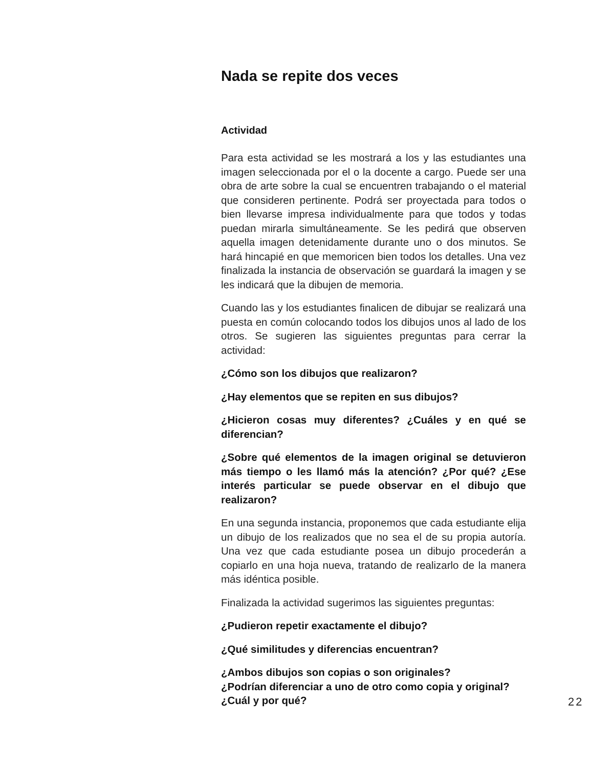Nada se repite dos veces
Actividad
Para esta actividad se les mostrará a los y las estudiantes una imagen seleccionada por el o la docente a cargo. Puede ser una obra de arte sobre la cual se encuentren trabajando o el material que consideren pertinente. Podrá ser proyectada para todos o bien llevarse impresa individualmente para que todos y todas puedan mirarla simultáneamente. Se les pedirá que observen aquella imagen detenidamente durante uno o dos minutos. Se hará hincapié en que memoricen bien todos los detalles. Una vez finalizada la instancia de observación se guardará la imagen y se les indicará que la dibujen de memoria.
Cuando las y los estudiantes finalicen de dibujar se realizará una puesta en común colocando todos los dibujos unos al lado de los otros. Se sugieren las siguientes preguntas para cerrar la actividad:
¿Cómo son los dibujos que realizaron?
¿Hay elementos que se repiten en sus dibujos?
¿Hicieron cosas muy diferentes? ¿Cuáles y en qué se diferencian?
¿Sobre qué elementos de la imagen original se detuvieron más tiempo o les llamó más la atención? ¿Por qué? ¿Ese interés particular se puede observar en el dibujo que realizaron?
En una segunda instancia, proponemos que cada estudiante elija un dibujo de los realizados que no sea el de su propia autoría. Una vez que cada estudiante posea un dibujo procederán a copiarlo en una hoja nueva, tratando de realizarlo de la manera más idéntica posible.
Finalizada la actividad sugerimos las siguientes preguntas:
¿Pudieron repetir exactamente el dibujo?
¿Qué similitudes y diferencias encuentran?
¿Ambos dibujos son copias o son originales?
¿Podrían diferenciar a uno de otro como copia y original?
¿Cuál y por qué?
22